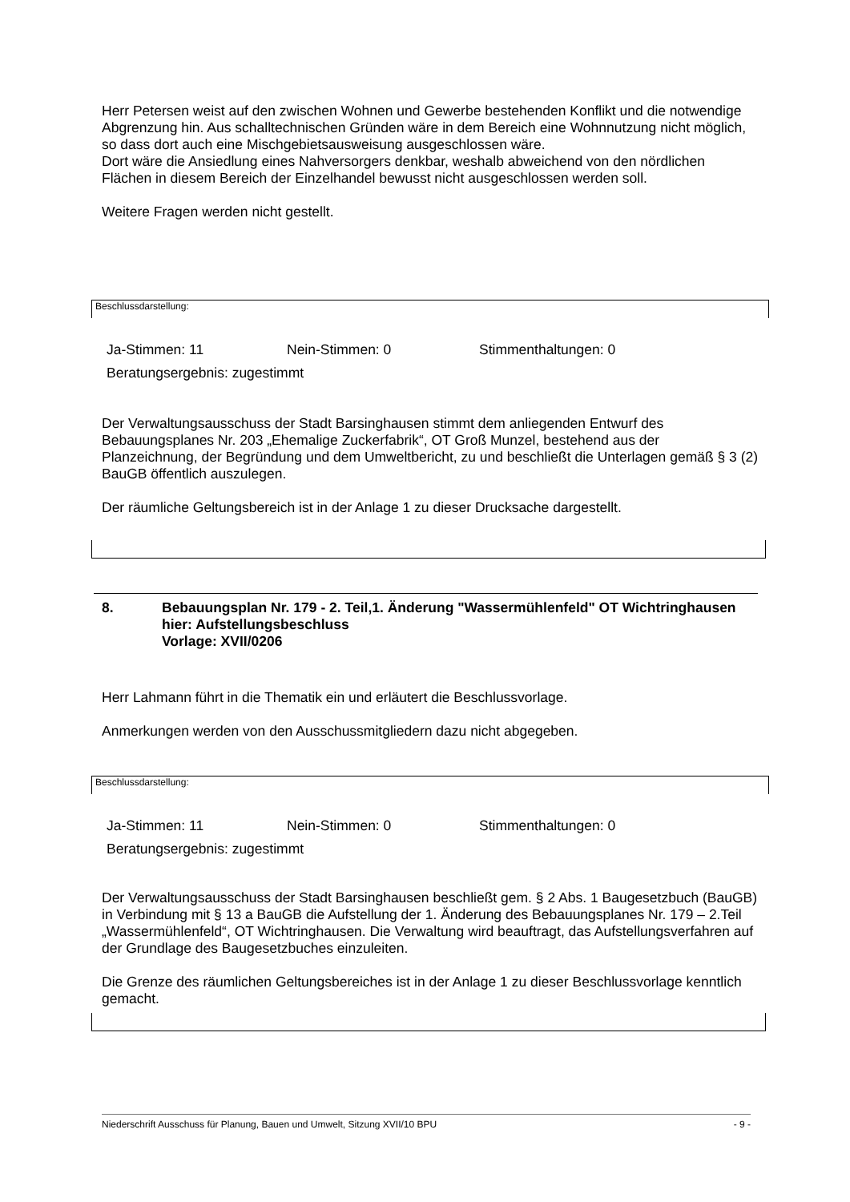Herr Petersen weist auf den zwischen Wohnen und Gewerbe bestehenden Konflikt und die notwendige Abgrenzung hin. Aus schalltechnischen Gründen wäre in dem Bereich eine Wohnnutzung nicht möglich, so dass dort auch eine Mischgebietsausweisung ausgeschlossen wäre.
Dort wäre die Ansiedlung eines Nahversorgers denkbar, weshalb abweichend von den nördlichen Flächen in diesem Bereich der Einzelhandel bewusst nicht ausgeschlossen werden soll.
Weitere Fragen werden nicht gestellt.
Beschlussdarstellung:
Ja-Stimmen: 11 Nein-Stimmen: 0 Stimmenthaltungen: 0
Beratungsergebnis: zugestimmt
Der Verwaltungsausschuss der Stadt Barsinghausen stimmt dem anliegenden Entwurf des Bebauungsplanes Nr. 203 „Ehemalige Zuckerfabrik“, OT Groß Munzel, bestehend aus der Planzeichnung, der Begründung und dem Umweltbericht, zu und beschließt die Unterlagen gemäß § 3 (2) BauGB öffentlich auszulegen.
Der räumliche Geltungsbereich ist in der Anlage 1 zu dieser Drucksache dargestellt.
8. Bebauungsplan Nr. 179 - 2. Teil,1. Änderung "Wassermühlenfeld" OT Wichtringhausen
hier: Aufstellungsbeschluss
Vorlage: XVII/0206
Herr Lahmann führt in die Thematik ein und erläutert die Beschlussvorlage.
Anmerkungen werden von den Ausschussmitgliedern dazu nicht abgegeben.
Beschlussdarstellung:
Ja-Stimmen: 11 Nein-Stimmen: 0 Stimmenthaltungen: 0
Beratungsergebnis: zugestimmt
Der Verwaltungsausschuss der Stadt Barsinghausen beschließt gem. § 2 Abs. 1 Baugesetzbuch (BauGB) in Verbindung mit § 13 a BauGB die Aufstellung der 1. Änderung des Bebauungsplanes Nr. 179 – 2.Teil „Wassermühlenfeld“, OT Wichtringhausen. Die Verwaltung wird beauftragt, das Aufstellungsverfahren auf der Grundlage des Baugesetzbuches einzuleiten.
Die Grenze des räumlichen Geltungsbereiches ist in der Anlage 1 zu dieser Beschlussvorlage kenntlich gemacht.
Niederschrift Ausschuss für Planung, Bauen und Umwelt, Sitzung XVII/10 BPU - 9 -